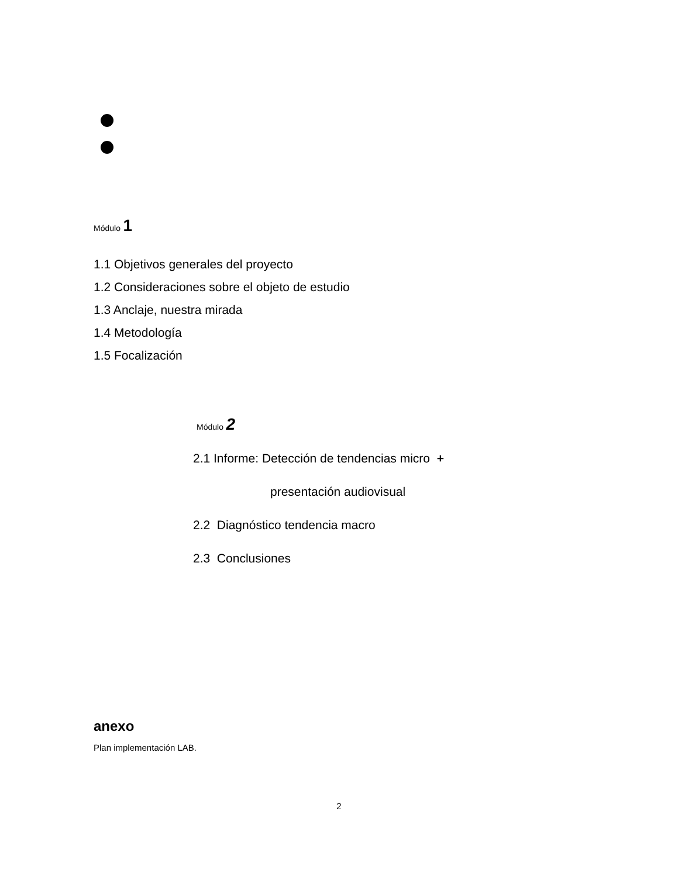Módulo 1
1.1 Objetivos generales del proyecto
1.2 Consideraciones sobre el objeto de estudio
1.3 Anclaje, nuestra mirada
1.4 Metodología
1.5 Focalización
Módulo 2
2.1 Informe: Detección de tendencias micro +
presentación audiovisual
2.2 Diagnóstico tendencia macro
2.3 Conclusiones
anexo
Plan implementación LAB.
2